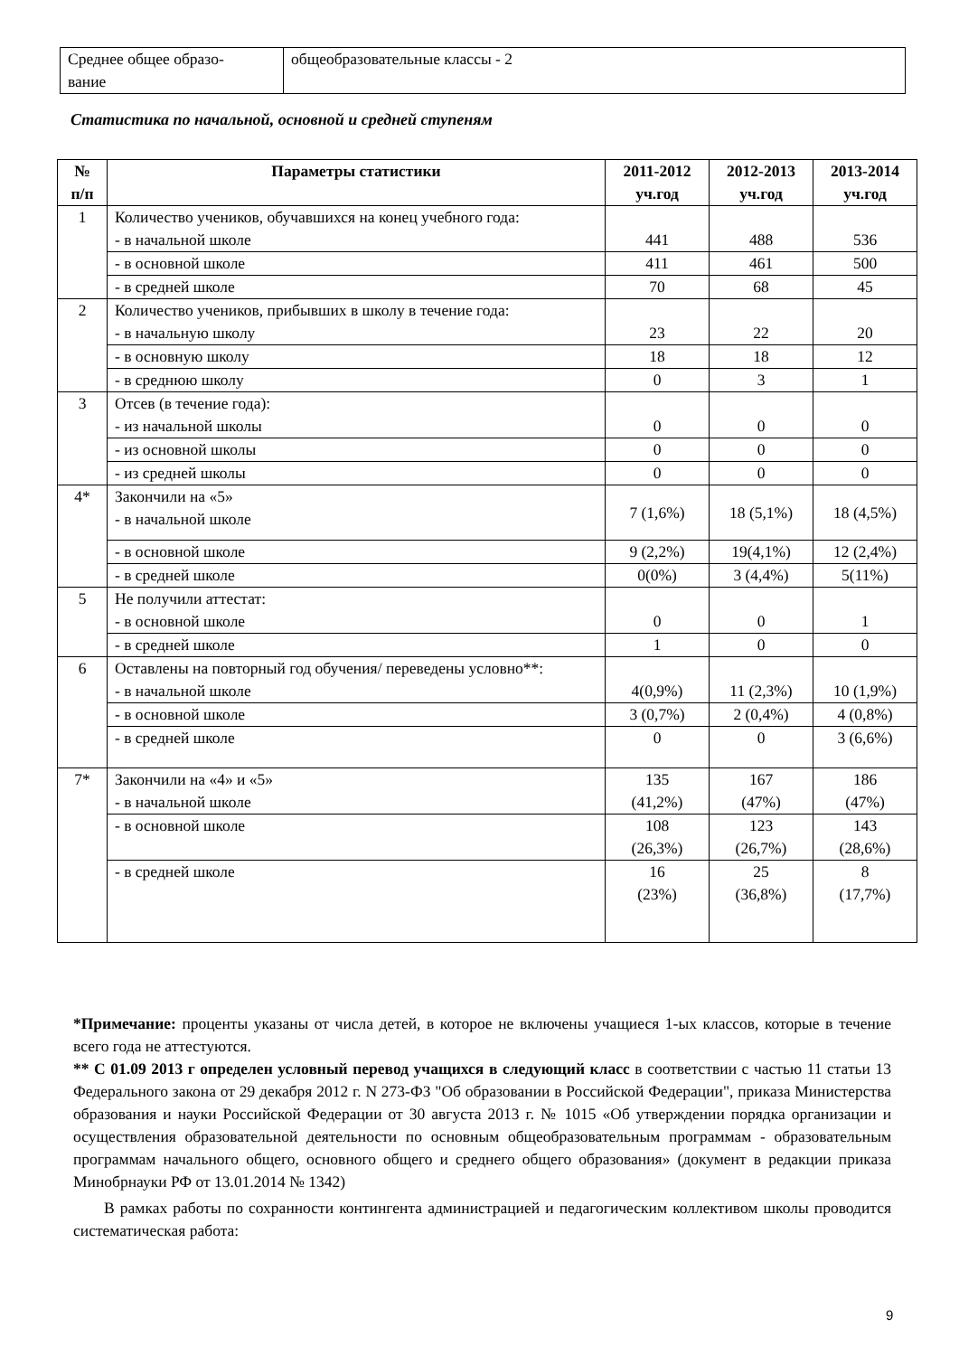| Среднее общее образо- вание | общеобразовательные классы - 2 |
Статистика по начальной, основной и средней ступеням
| № п/п | Параметры статистики | 2011-2012 уч.год | 2012-2013 уч.год | 2013-2014 уч.год |
| --- | --- | --- | --- | --- |
| 1 | Количество учеников, обучавшихся на конец учебного года: - в начальной школе | 441 | 488 | 536 |
| | - в основной школе | 411 | 461 | 500 |
| | - в средней школе | 70 | 68 | 45 |
| 2 | Количество учеников, прибывших в школу в течение года: - в начальную школу | 23 | 22 | 20 |
| | - в основную школу | 18 | 18 | 12 |
| | - в среднюю школу | 0 | 3 | 1 |
| 3 | Отсев (в течение года): - из начальной школы | 0 | 0 | 0 |
| | - из основной школы | 0 | 0 | 0 |
| | - из средней школы | 0 | 0 | 0 |
| 4* | Закончили на «5» - в начальной школе | 7 (1,6%) | 18 (5,1%) | 18 (4,5%) |
| | - в основной школе | 9 (2,2%) | 19(4,1%) | 12 (2,4%) |
| | - в средней школе | 0(0%) | 3 (4,4%) | 5(11%) |
| 5 | Не получили аттестат: - в основной школе | 0 | 0 | 1 |
| | - в средней школе | 1 | 0 | 0 |
| 6 | Оставлены на повторный год обучения/ переведены условно**: - в начальной школе | 4(0,9%) | 11 (2,3%) | 10 (1,9%) |
| | - в основной школе | 3 (0,7%) | 2 (0,4%) | 4 (0,8%) |
| | - в средней школе | 0 | 0 | 3 (6,6%) |
| 7* | Закончили на «4» и «5» - в начальной школе | 135 (41,2%) | 167 (47%) | 186 (47%) |
| | - в основной школе | 108 (26,3%) | 123 (26,7%) | 143 (28,6%) |
| | - в средней школе | 16 (23%) | 25 (36,8%) | 8 (17,7%) |
*Примечание: проценты указаны от числа детей, в которое не включены учащиеся 1-ых классов, которые в течение всего года не аттестуются.
** С 01.09 2013 г определен условный перевод учащихся в следующий класс в соответствии с частью 11 статьи 13 Федерального закона от 29 декабря 2012 г. N 273-ФЗ "Об образовании в Российской Федерации", приказа Министерства образования и науки Российской Федерации от 30 августа 2013 г. № 1015 «Об утверждении порядка организации и осуществления образовательной деятельности по основным общеобразовательным программам - образовательным программам начального общего, основного общего и среднего общего образования» (документ в редакции приказа Минобрнауки РФ от 13.01.2014 № 1342)
В рамках работы по сохранности контингента администрацией и педагогическим коллективом школы проводится систематическая работа:
9